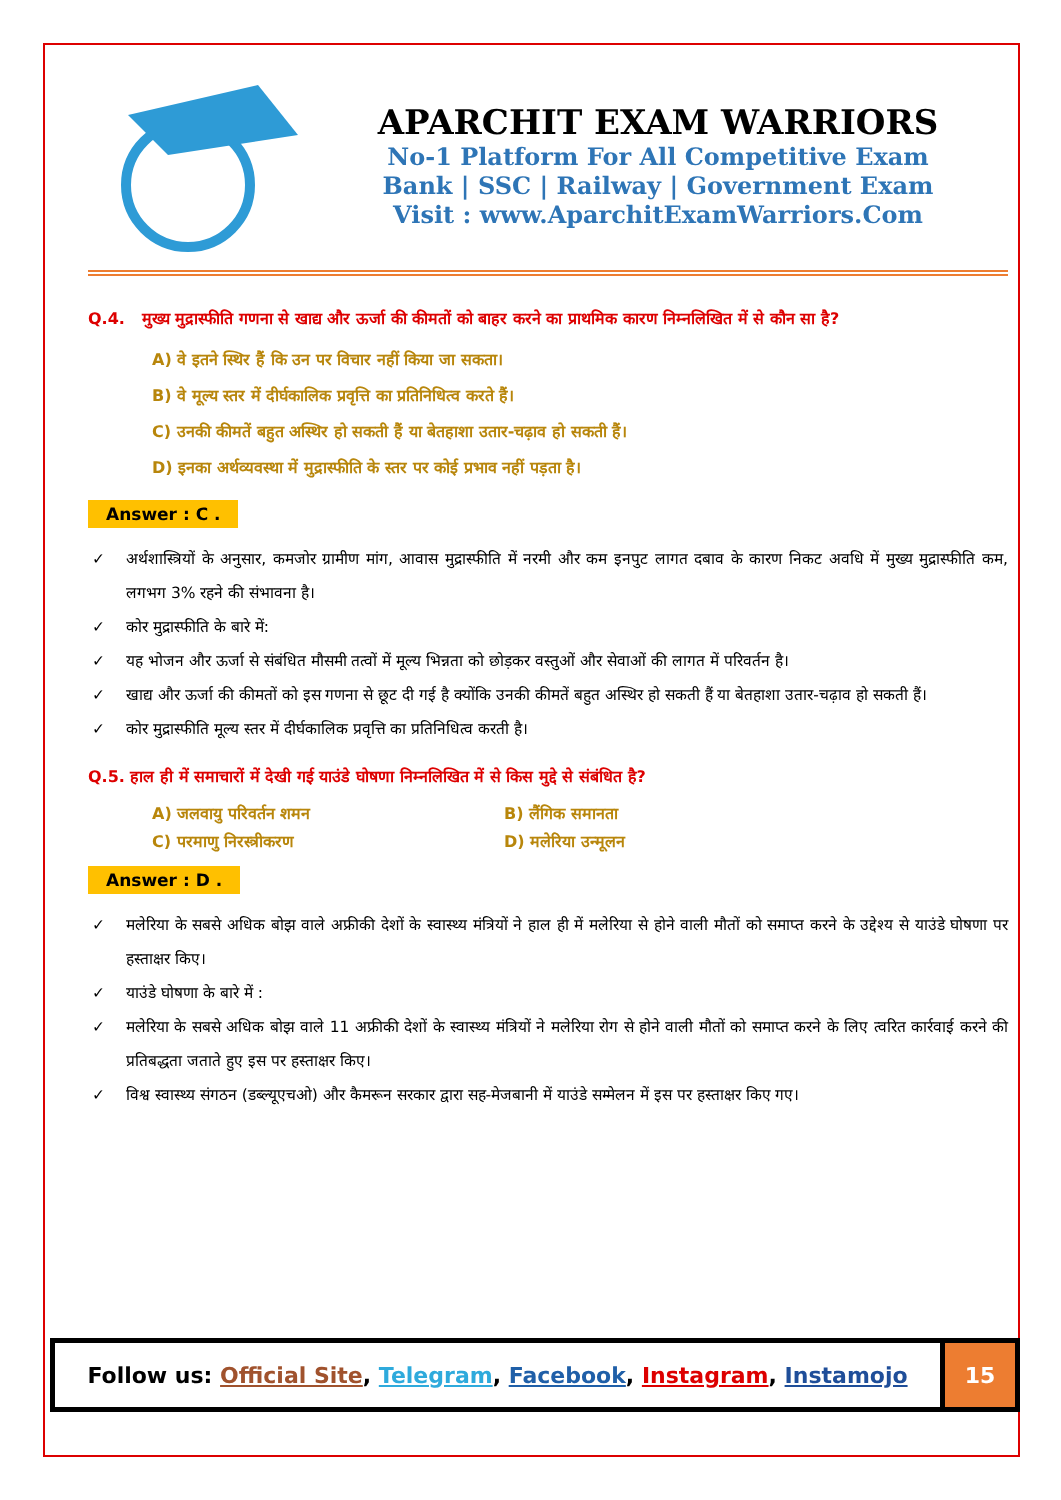APARCHIT EXAM WARRIORS
No-1 Platform For All Competitive Exam
Bank | SSC | Railway | Government Exam
Visit : www.AparchitExamWarriors.Com
Q.4. मुख्य मुद्रास्फीति गणना से खाद्य और ऊर्जा की कीमतों को बाहर करने का प्राथमिक कारण निम्नलिखित में से कौन सा है?
A) वे इतने स्थिर हैं कि उन पर विचार नहीं किया जा सकता।
B) वे मूल्य स्तर में दीर्घकालिक प्रवृत्ति का प्रतिनिधित्व करते हैं।
C) उनकी कीमतें बहुत अस्थिर हो सकती हैं या बेतहाशा उतार-चढ़ाव हो सकती हैं।
D) इनका अर्थव्यवस्था में मुद्रास्फीति के स्तर पर कोई प्रभाव नहीं पड़ता है।
Answer : C .
✓ अर्थशास्त्रियों के अनुसार, कमजोर ग्रामीण मांग, आवास मुद्रास्फीति में नरमी और कम इनपुट लागत दबाव के कारण निकट अवधि में मुख्य मुद्रास्फीति कम, लगभग 3% रहने की संभावना है।
✓ कोर मुद्रास्फीति के बारे में:
✓ यह भोजन और ऊर्जा से संबंधित मौसमी तत्वों में मूल्य भिन्नता को छोड़कर वस्तुओं और सेवाओं की लागत में परिवर्तन है।
✓ खाद्य और ऊर्जा की कीमतों को इस गणना से छूट दी गई है क्योंकि उनकी कीमतें बहुत अस्थिर हो सकती हैं या बेतहाशा उतार-चढ़ाव हो सकती हैं।
✓ कोर मुद्रास्फीति मूल्य स्तर में दीर्घकालिक प्रवृत्ति का प्रतिनिधित्व करती है।
Q.5. हाल ही में समाचारों में देखी गई याउंडे घोषणा निम्नलिखित में से किस मुद्दे से संबंधित है?
A) जलवायु परिवर्तन शमन B) लैंगिक समानता
C) परमाणु निरस्त्रीकरण D) मलेरिया उन्मूलन
Answer : D .
✓ मलेरिया के सबसे अधिक बोझ वाले अफ्रीकी देशों के स्वास्थ्य मंत्रियों ने हाल ही में मलेरिया से होने वाली मौतों को समाप्त करने के उद्देश्य से याउंडे घोषणा पर हस्ताक्षर किए।
✓ याउंडे घोषणा के बारे में :
✓ मलेरिया के सबसे अधिक बोझ वाले 11 अफ्रीकी देशों के स्वास्थ्य मंत्रियों ने मलेरिया रोग से होने वाली मौतों को समाप्त करने के लिए त्वरित कार्रवाई करने की प्रतिबद्धता जताते हुए इस पर हस्ताक्षर किए।
✓ विश्व स्वास्थ्य संगठन (डब्ल्यूएचओ) और कैमरून सरकार द्वारा सह-मेजबानी में याउंडे सम्मेलन में इस पर हस्ताक्षर किए गए।
Follow us: Official Site, Telegram, Facebook, Instagram, Instamojo
15